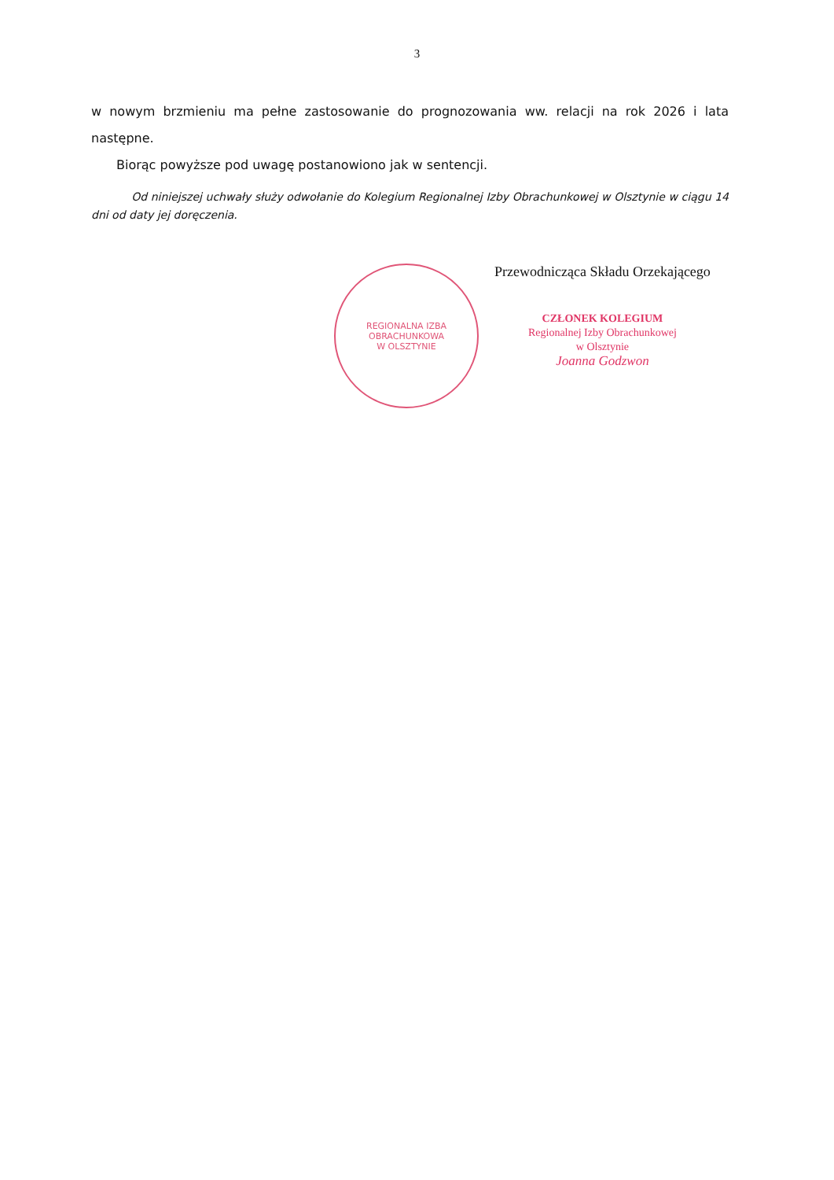3
w nowym brzmieniu ma pełne zastosowanie do prognozowania ww. relacji na rok 2026 i lata następne.
Biorąc powyższe pod uwagę postanowiono jak w sentencji.
Od niniejszej uchwały służy odwołanie do Kolegium Regionalnej Izby Obrachunkowej w Olsztynie w ciągu 14 dni od daty jej doręczenia.
REGIONALNA IZBA OBRACHUNKOWA
W OLSZTYNIE
Przewodnicząca Składu Orzekającego
CZŁONEK KOLEGIUM
Regionalnej Izby Obrachunkowej
w Olsztynie
Joanna Godzwon